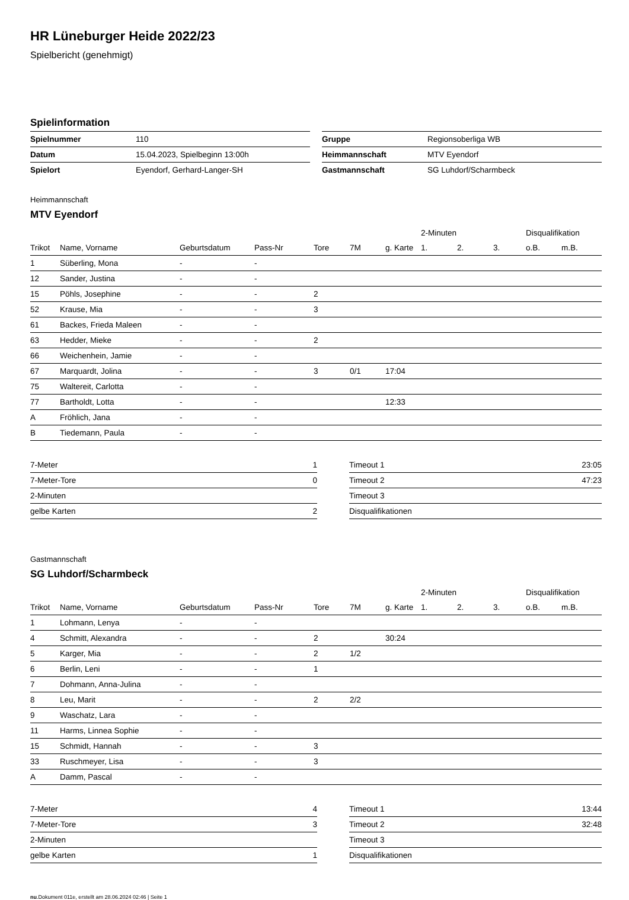HR Lüneburger Heide 2022/23
Spielbericht (genehmigt)
Spielinformation
| Spielnummer | 110 |
| Datum | 15.04.2023, Spielbeginn 13:00h |
| Spielort | Eyendorf, Gerhard-Langer-SH |
| Gruppe | Regionsoberliga WB |
| Heimmannschaft | MTV Eyendorf |
| Gastmannschaft | SG Luhdorf/Scharmbeck |
Heimmannschaft
MTV Eyendorf
| | | | | | | | 2-Minuten | | | Disqualifikation | |
| --- | --- | --- | --- | --- | --- | --- | --- | --- | --- | --- | --- |
| Trikot | Name, Vorname | Geburtsdatum | Pass-Nr | Tore | 7M | g. Karte | 1. | 2. | 3. | o.B. | m.B. |
| 1 | Süberling, Mona | - | - | | | | | | | | |
| 12 | Sander, Justina | - | - | | | | | | | | |
| 15 | Pöhls, Josephine | - | - | 2 | | | | | | | |
| 52 | Krause, Mia | - | - | 3 | | | | | | | |
| 61 | Backes, Frieda Maleen | - | - | | | | | | | | |
| 63 | Hedder, Mieke | - | - | 2 | | | | | | | |
| 66 | Weichenhein, Jamie | - | - | | | | | | | | |
| 67 | Marquardt, Jolina | - | - | 3 | 0/1 | 17:04 | | | | | |
| 75 | Waltereit, Carlotta | - | - | | | | | | | | |
| 77 | Bartholdt, Lotta | - | - | | | 12:33 | | | | | |
| A | Fröhlich, Jana | - | - | | | | | | | | |
| B | Tiedemann, Paula | - | - | | | | | | | | |
| 7-Meter | 1 |
| 7-Meter-Tore | 0 |
| 2-Minuten | |
| gelbe Karten | 2 |
| Timeout 1 | 23:05 |
| Timeout 2 | 47:23 |
| Timeout 3 | |
| Disqualifikationen | |
Gastmannschaft
SG Luhdorf/Scharmbeck
| | | | | | | | 2-Minuten | | | Disqualifikation | |
| --- | --- | --- | --- | --- | --- | --- | --- | --- | --- | --- | --- |
| Trikot | Name, Vorname | Geburtsdatum | Pass-Nr | Tore | 7M | g. Karte | 1. | 2. | 3. | o.B. | m.B. |
| 1 | Lohmann, Lenya | - | - | | | | | | | | |
| 4 | Schmitt, Alexandra | - | - | 2 | | 30:24 | | | | | |
| 5 | Karger, Mia | - | - | 2 | 1/2 | | | | | | |
| 6 | Berlin, Leni | - | - | 1 | | | | | | | |
| 7 | Dohmann, Anna-Julina | - | - | | | | | | | | |
| 8 | Leu, Marit | - | - | 2 | 2/2 | | | | | | |
| 9 | Waschatz, Lara | - | - | | | | | | | | |
| 11 | Harms, Linnea Sophie | - | - | | | | | | | | |
| 15 | Schmidt, Hannah | - | - | 3 | | | | | | | |
| 33 | Ruschmeyer, Lisa | - | - | 3 | | | | | | | |
| A | Damm, Pascal | - | - | | | | | | | | |
| 7-Meter | 4 |
| 7-Meter-Tore | 3 |
| 2-Minuten | |
| gelbe Karten | 1 |
| Timeout 1 | 13:44 |
| Timeout 2 | 32:48 |
| Timeout 3 | |
| Disqualifikationen | |
nu.Dokument 011e, erstellt am 28.06.2024 02:46 | Seite 1